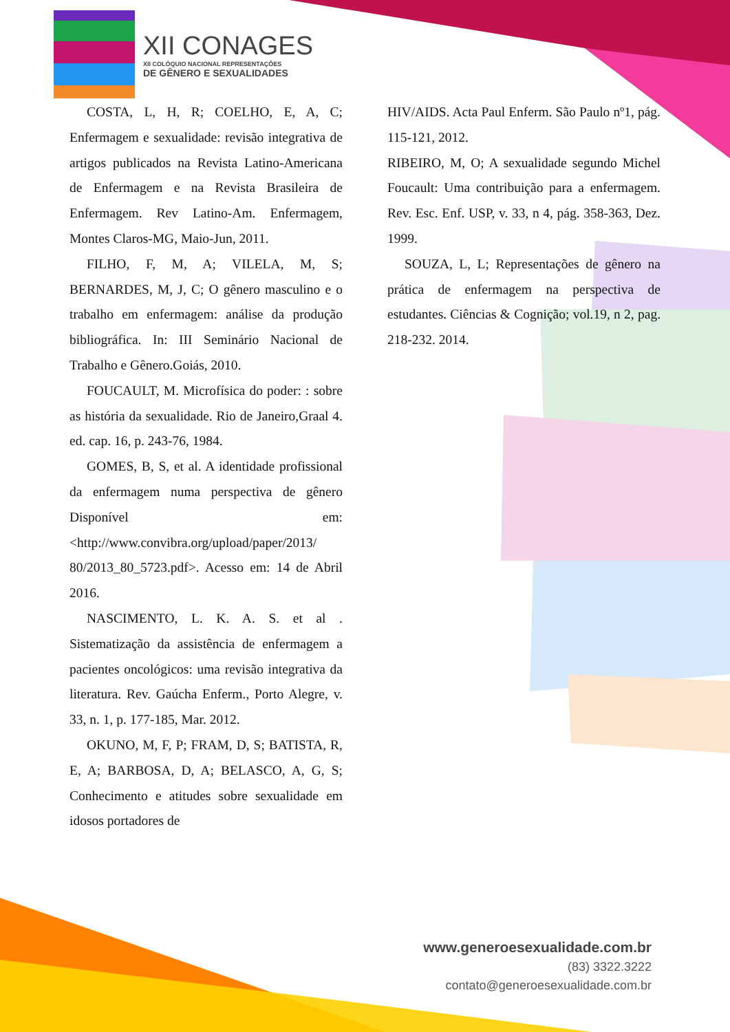XII CONAGES
XII COLÓQUIO NACIONAL REPRESENTAÇÕES
DE GÊNERO E SEXUALIDADES
COSTA, L, H, R; COELHO, E, A, C; Enfermagem e sexualidade: revisão integrativa de artigos publicados na Revista Latino-Americana de Enfermagem e na Revista Brasileira de Enfermagem. Rev Latino-Am. Enfermagem, Montes Claros-MG, Maio-Jun, 2011.
FILHO, F, M, A; VILELA, M, S; BERNARDES, M, J, C; O gênero masculino e o trabalho em enfermagem: análise da produção bibliográfica. In: III Seminário Nacional de Trabalho e Gênero.Goiás, 2010.
FOUCAULT, M. Microfísica do poder: : sobre as história da sexualidade. Rio de Janeiro,Graal 4. ed. cap. 16, p. 243-76, 1984.
GOMES, B, S, et al. A identidade profissional da enfermagem numa perspectiva de gênero Disponível em: <http://www.convibra.org/upload/paper/2013/ 80/2013_80_5723.pdf>. Acesso em: 14 de Abril 2016.
NASCIMENTO, L. K. A. S. et al . Sistematização da assistência de enfermagem a pacientes oncológicos: uma revisão integrativa da literatura. Rev. Gaúcha Enferm., Porto Alegre, v. 33, n. 1, p. 177-185, Mar. 2012.
OKUNO, M, F, P; FRAM, D, S; BATISTA, R, E, A; BARBOSA, D, A; BELASCO, A, G, S; Conhecimento e atitudes sobre sexualidade em idosos portadores de
HIV/AIDS. Acta Paul Enferm. São Paulo nº1, pág. 115-121, 2012.
RIBEIRO, M, O; A sexualidade segundo Michel Foucault: Uma contribuição para a enfermagem. Rev. Esc. Enf. USP, v. 33, n 4, pág. 358-363, Dez. 1999.
SOUZA, L, L; Representações de gênero na prática de enfermagem na perspectiva de estudantes. Ciências & Cognição; vol.19, n 2, pag. 218-232. 2014.
www.generoesexualidade.com.br
(83) 3322.3222
contato@generoesexualidade.com.br